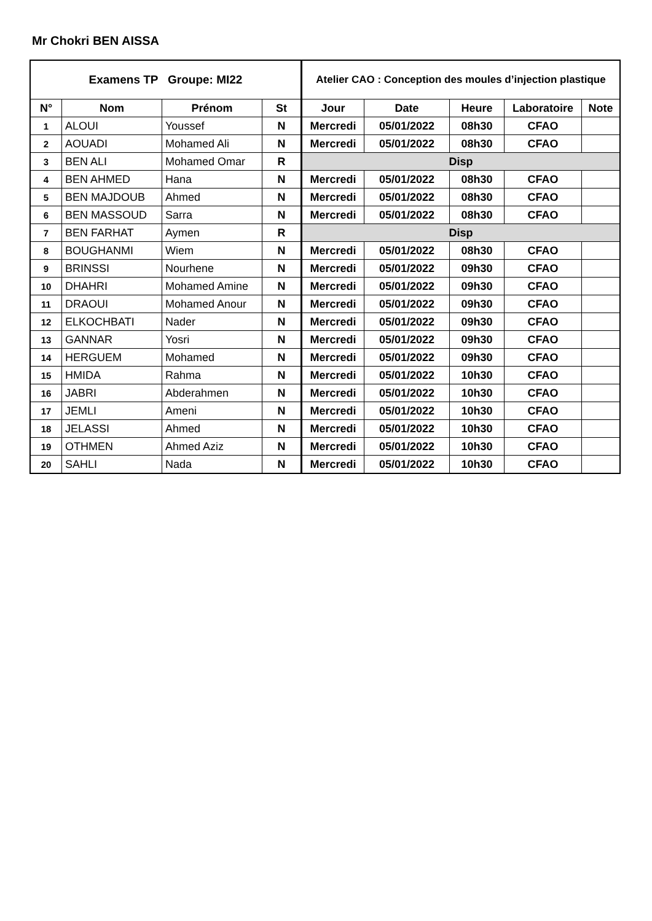Mr Chokri BEN AISSA
| Examens TP Groupe: MI22 | | | | Atelier CAO : Conception des moules d’injection plastique | | | | |
| --- | --- | --- | --- | --- | --- | --- | --- | --- |
| N° | Nom | Prénom | St | Jour | Date | Heure | Laboratoire | Note |
| 1 | ALOUI | Youssef | N | Mercredi | 05/01/2022 | 08h30 | CFAO | |
| 2 | AOUADI | Mohamed Ali | N | Mercredi | 05/01/2022 | 08h30 | CFAO | |
| 3 | BEN ALI | Mohamed Omar | R | Disp | | | | |
| 4 | BEN AHMED | Hana | N | Mercredi | 05/01/2022 | 08h30 | CFAO | |
| 5 | BEN MAJDOUB | Ahmed | N | Mercredi | 05/01/2022 | 08h30 | CFAO | |
| 6 | BEN MASSOUD | Sarra | N | Mercredi | 05/01/2022 | 08h30 | CFAO | |
| 7 | BEN FARHAT | Aymen | R | Disp | | | | |
| 8 | BOUGHANMI | Wiem | N | Mercredi | 05/01/2022 | 08h30 | CFAO | |
| 9 | BRINSSI | Nourhene | N | Mercredi | 05/01/2022 | 09h30 | CFAO | |
| 10 | DHAHRI | Mohamed Amine | N | Mercredi | 05/01/2022 | 09h30 | CFAO | |
| 11 | DRAOUI | Mohamed Anour | N | Mercredi | 05/01/2022 | 09h30 | CFAO | |
| 12 | ELKOCHBATI | Nader | N | Mercredi | 05/01/2022 | 09h30 | CFAO | |
| 13 | GANNAR | Yosri | N | Mercredi | 05/01/2022 | 09h30 | CFAO | |
| 14 | HERGUEM | Mohamed | N | Mercredi | 05/01/2022 | 09h30 | CFAO | |
| 15 | HMIDA | Rahma | N | Mercredi | 05/01/2022 | 10h30 | CFAO | |
| 16 | JABRI | Abderahmen | N | Mercredi | 05/01/2022 | 10h30 | CFAO | |
| 17 | JEMLI | Ameni | N | Mercredi | 05/01/2022 | 10h30 | CFAO | |
| 18 | JELASSI | Ahmed | N | Mercredi | 05/01/2022 | 10h30 | CFAO | |
| 19 | OTHMEN | Ahmed Aziz | N | Mercredi | 05/01/2022 | 10h30 | CFAO | |
| 20 | SAHLI | Nada | N | Mercredi | 05/01/2022 | 10h30 | CFAO | |